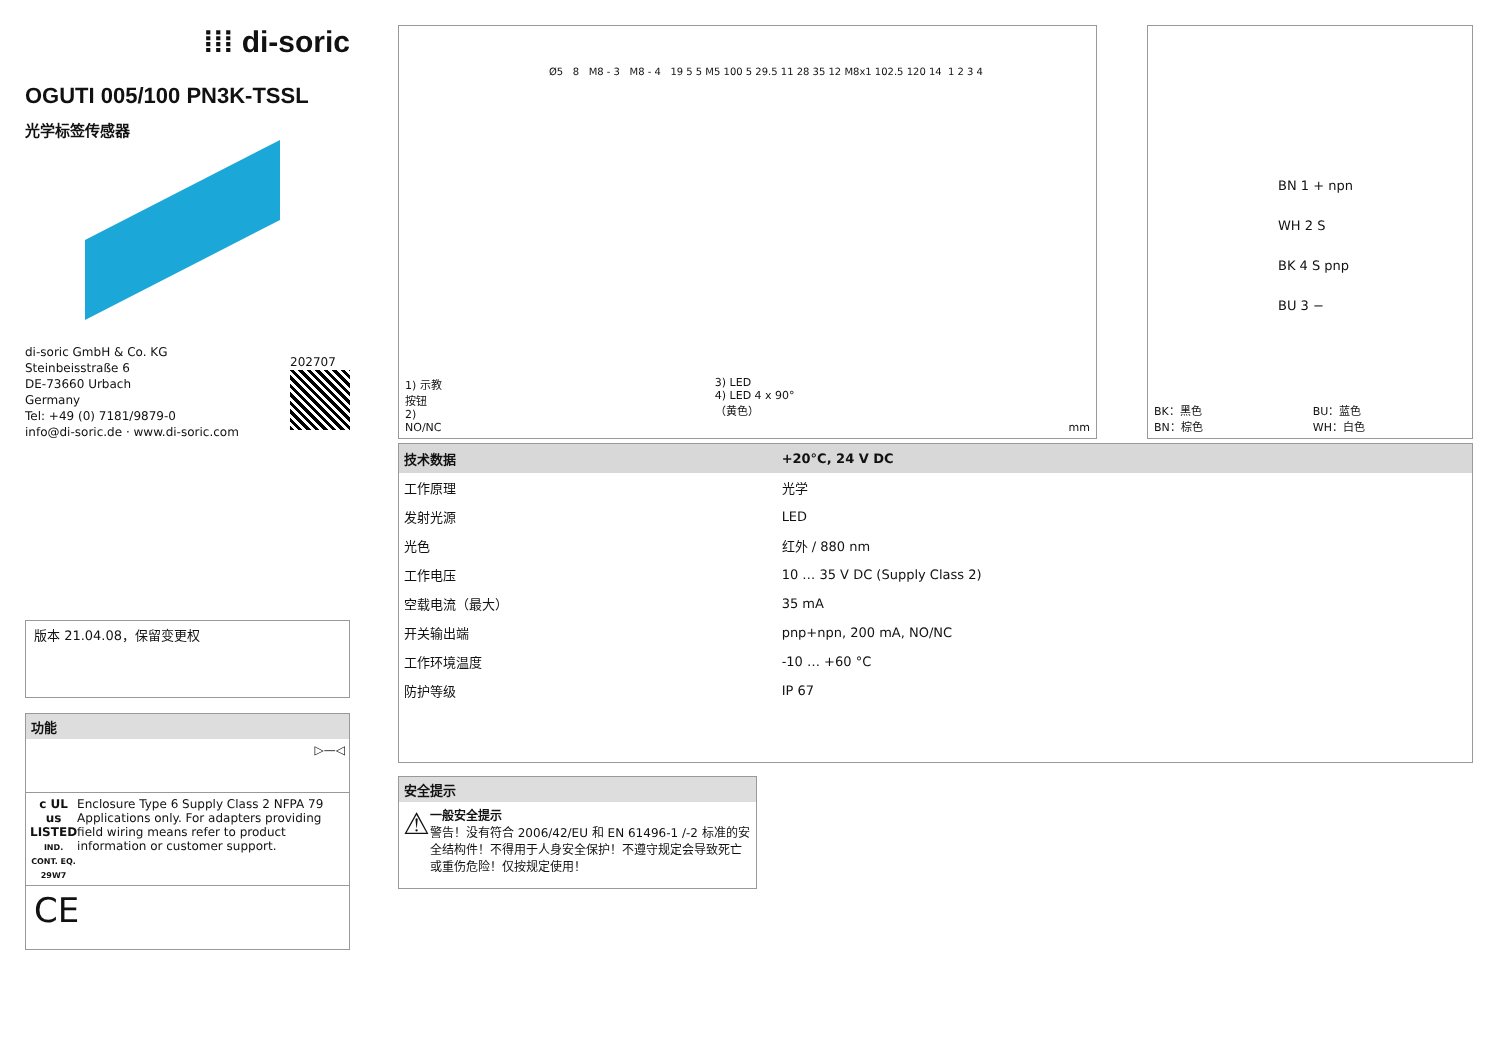⁞⁞⁞ di-soric
OGUTI 005/100 PN3K-TSSL
光学标签传感器
di-soric GmbH & Co. KG
Steinbeisstraße 6
DE-73660 Urbach
Germany
Tel: +49 (0) 7181/9879-0
info@di-soric.de · www.di-soric.com
202707
版本 21.04.08，保留变更权
功能
▷—◁
c UL us
LISTED
IND. CONT. EQ.
29W7
Enclosure Type 6 Supply Class 2 NFPA 79 Applications only. For adapters providing field wiring means refer to product information or customer support.
CE
Ø5 8 M8 - 3 M8 - 4 19 5 5 M5 100 5 29.5 11 28 35 12 M8x1 102.5 120 14 1 2 3 4
1) 示教按钮
2) NO/NC
3) LED
4) LED 4 x 90°（黄色）
mm
BN 1 + npn
WH 2 S
BK 4 S pnp
BU 3 −
BK：黑色
BN：棕色
BU：蓝色
WH：白色
| 技术数据 | +20°C, 24 V DC |
| --- | --- |
| 工作原理 | 光学 |
| 发射光源 | LED |
| 光色 | 红外 / 880 nm |
| 工作电压 | 10 … 35 V DC (Supply Class 2) |
| 空载电流（最大） | 35 mA |
| 开关输出端 | pnp+npn, 200 mA, NO/NC |
| 工作环境温度 | -10 … +60 °C |
| 防护等级 | IP 67 |
安全提示
⚠
一般安全提示
警告！没有符合 2006/42/EU 和 EN 61496-1 /-2 标准的安全结构件！不得用于人身安全保护！不遵守规定会导致死亡或重伤危险！仅按规定使用！